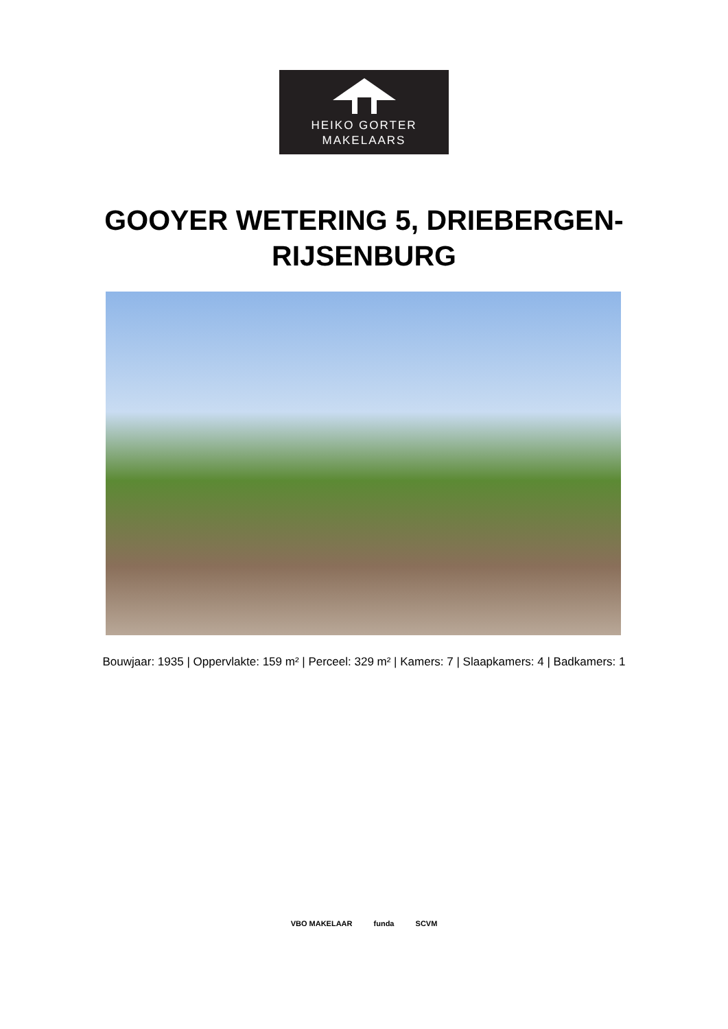HEIKO GORTER
MAKELAARS
GOOYER WETERING 5, DRIEBERGEN-
RIJSENBURG
Bouwjaar: 1935 | Oppervlakte: 159 m² | Perceel: 329 m² | Kamers: 7 | Slaapkamers: 4 | Badkamers: 1
VBO MAKELAAR funda SCVM